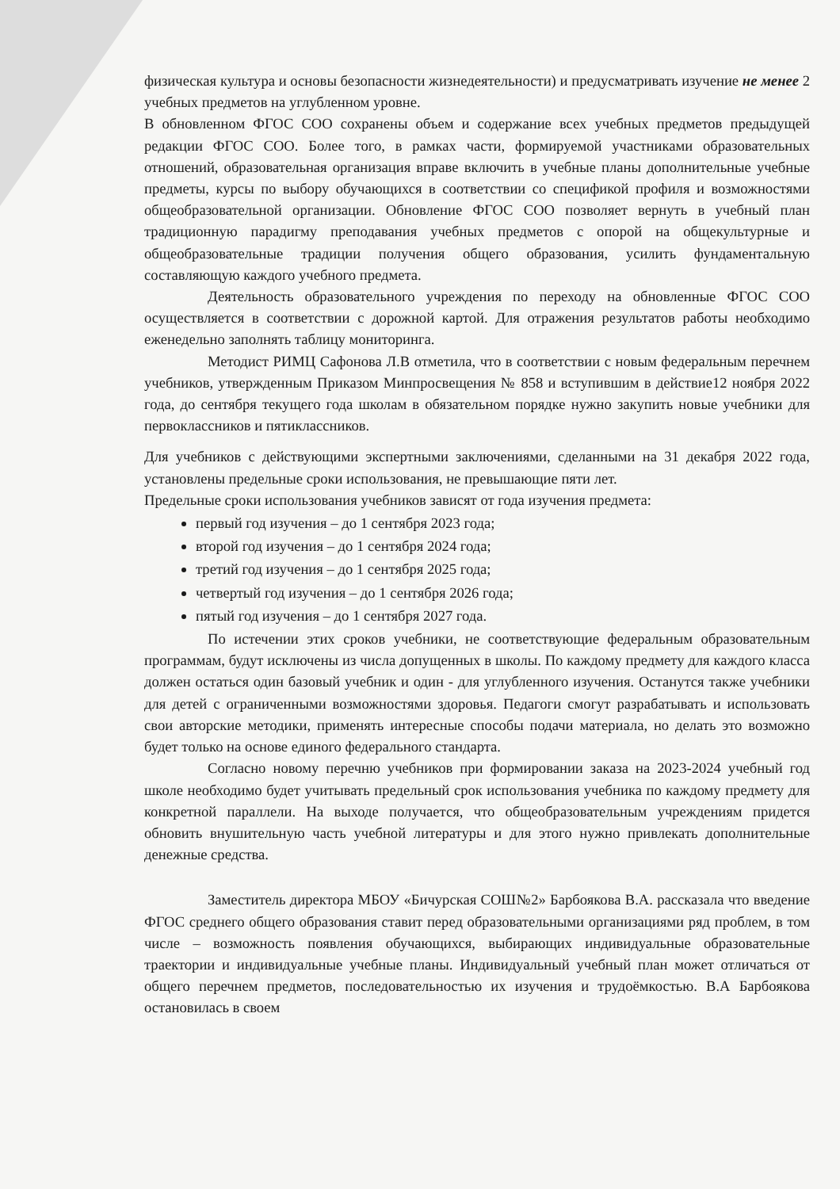физическая культура и основы безопасности жизнедеятельности) и предусматривать изучение не менее 2 учебных предметов на углубленном уровне.
В обновленном ФГОС СОО сохранены объем и содержание всех учебных предметов предыдущей редакции ФГОС СОО. Более того, в рамках части, формируемой участниками образовательных отношений, образовательная организация вправе включить в учебные планы дополнительные учебные предметы, курсы по выбору обучающихся в соответствии со спецификой профиля и возможностями общеобразовательной организации. Обновление ФГОС СОО позволяет вернуть в учебный план традиционную парадигму преподавания учебных предметов с опорой на общекультурные и общеобразовательные традиции получения общего образования, усилить фундаментальную составляющую каждого учебного предмета.
Деятельность образовательного учреждения по переходу на обновленные ФГОС СОО осуществляется в соответствии с дорожной картой. Для отражения результатов работы необходимо еженедельно заполнять таблицу мониторинга.
Методист РИМЦ Сафонова Л.В отметила, что в соответствии с новым федеральным перечнем учебников, утвержденным Приказом Минпросвещения № 858 и вступившим в действие12 ноября 2022 года, до сентября текущего года школам в обязательном порядке нужно закупить новые учебники для первоклассников и пятиклассников.
Для учебников с действующими экспертными заключениями, сделанными на 31 декабря 2022 года, установлены предельные сроки использования, не превышающие пяти лет.
Предельные сроки использования учебников зависят от года изучения предмета:
первый год изучения – до 1 сентября 2023 года;
второй год изучения – до 1 сентября 2024 года;
третий год изучения – до 1 сентября 2025 года;
четвертый год изучения – до 1 сентября 2026 года;
пятый год изучения – до 1 сентября 2027 года.
По истечении этих сроков учебники, не соответствующие федеральным образовательным программам, будут исключены из числа допущенных в школы. По каждому предмету для каждого класса должен остаться один базовый учебник и один - для углубленного изучения. Останутся также учебники для детей с ограниченными возможностями здоровья. Педагоги смогут разрабатывать и использовать свои авторские методики, применять интересные способы подачи материала, но делать это возможно будет только на основе единого федерального стандарта.
Согласно новому перечню учебников при формировании заказа на 2023-2024 учебный год школе необходимо будет учитывать предельный срок использования учебника по каждому предмету для конкретной параллели. На выходе получается, что общеобразовательным учреждениям придется обновить внушительную часть учебной литературы и для этого нужно привлекать дополнительные денежные средства.
Заместитель директора МБОУ «Бичурская СОШ№2» Барбоякова В.А. рассказала что введение ФГОС среднего общего образования ставит перед образовательными организациями ряд проблем, в том числе – возможность появления обучающихся, выбирающих индивидуальные образовательные траектории и индивидуальные учебные планы. Индивидуальный учебный план может отличаться от общего перечнем предметов, последовательностью их изучения и трудоёмкостью. В.А Барбоякова остановилась в своем